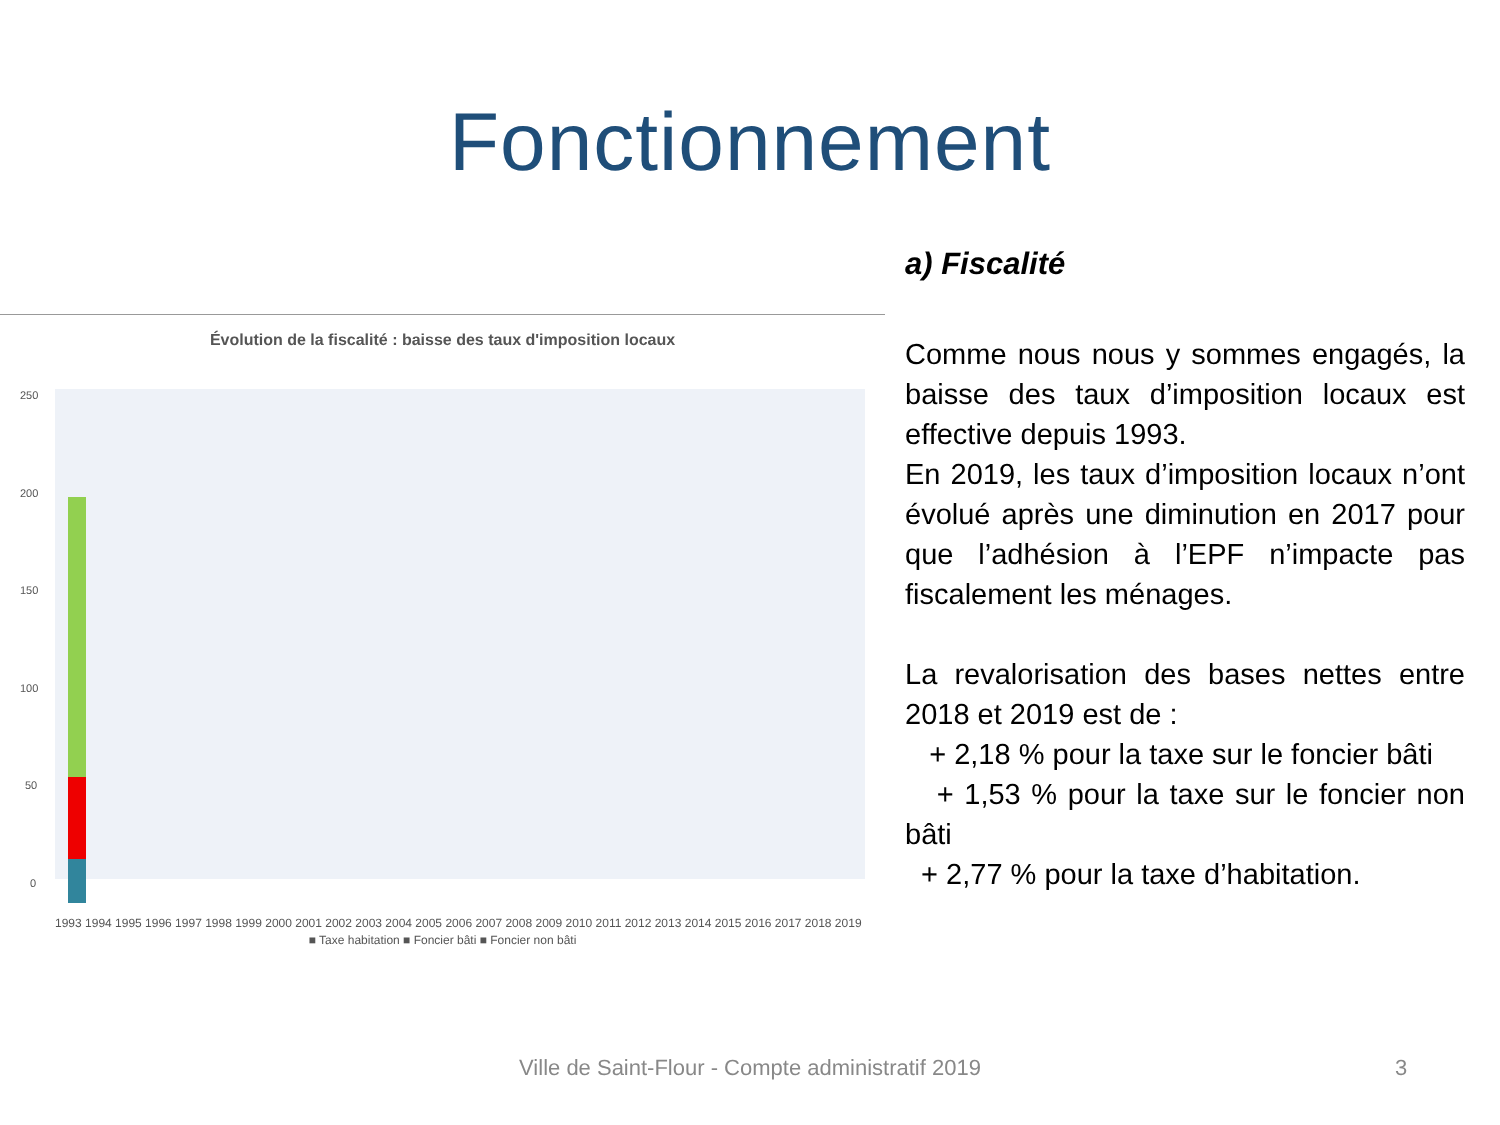Fonctionnement
Évolution de la fiscalité : baisse des taux d'imposition locaux
250
200
150
100
50
0
1993 1994 1995 1996 1997 1998 1999 2000 2001 2002 2003 2004 2005 2006 2007 2008 2009 2010 2011 2012 2013 2014 2015 2016 2017 2018 2019
■ Taxe habitation ■ Foncier bâti ■ Foncier non bâti
a) Fiscalité
Comme nous nous y sommes engagés, la baisse des taux d’imposition locaux est effective depuis 1993.
En 2019, les taux d’imposition locaux n’ont évolué après une diminution en 2017 pour que l’adhésion à l’EPF n’impacte pas fiscalement les ménages.
La revalorisation des bases nettes entre 2018 et 2019 est de :
+ 2,18 % pour la taxe sur le foncier bâti
+ 1,53 % pour la taxe sur le foncier non bâti
+ 2,77 % pour la taxe d’habitation.
Ville de Saint-Flour - Compte administratif 2019 3